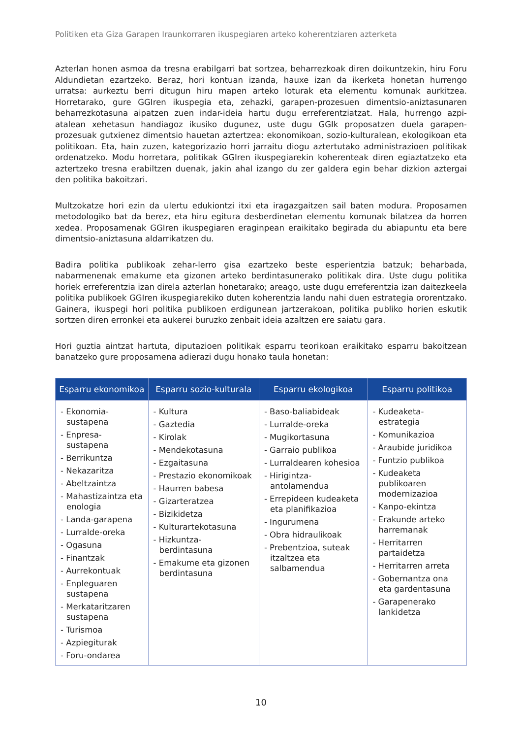Politiken eta Giza Garapen Iraunkorraren ikuspegiaren arteko koherentziaren azterketa
Azterlan honen asmoa da tresna erabilgarri bat sortzea, beharrezkoak diren doikuntzekin, hiru Foru Aldundietan ezartzeko. Beraz, hori kontuan izanda, hauxe izan da ikerketa honetan hurrengo urratsa: aurkeztu berri ditugun hiru mapen arteko loturak eta elementu komunak aurkitzea. Horretarako, gure GGIren ikuspegia eta, zehazki, garapen-prozesuen dimentsio-aniztasunaren beharrezkotasuna aipatzen zuen indar-ideia hartu dugu erreferentziatzat. Hala, hurrengo azpi-atalean xehetasun handiagoz ikusiko dugunez, uste dugu GGIk proposatzen duela garapen-prozesuak gutxienez dimentsio hauetan aztertzea: ekonomikoan, sozio-kulturalean, ekologikoan eta politikoan. Eta, hain zuzen, kategorizazio horri jarraitu diogu aztertutako administrazioen politikak ordenatzeko. Modu horretara, politikak GGIren ikuspegiarekin koherenteak diren egiaztatzeko eta aztertzeko tresna erabiltzen duenak, jakin ahal izango du zer galdera egin behar dizkion aztergai den politika bakoitzari.
Multzokatze hori ezin da ulertu edukiontzi itxi eta iragazgaitzen sail baten modura. Proposamen metodologiko bat da berez, eta hiru egitura desberdinetan elementu komunak bilatzea da horren xedea. Proposamenak GGIren ikuspegiaren eraginpean eraikitako begirada du abiapuntu eta bere dimentsio-aniztasuna aldarrikatzen du.
Badira politika publikoak zehar-lerro gisa ezartzeko beste esperientzia batzuk; beharbada, nabarmenenak emakume eta gizonen arteko berdintasunerako politikak dira. Uste dugu politika horiek erreferentzia izan direla azterlan honetarako; areago, uste dugu erreferentzia izan daitezkeela politika publikoek GGIren ikuspegiarekiko duten koherentzia landu nahi duen estrategia ororentzako. Gainera, ikuspegi hori politika publikoen erdigunean jartzerakoan, politika publiko horien eskutik sortzen diren erronkei eta aukerei buruzko zenbait ideia azaltzen ere saiatu gara.
Hori guztia aintzat hartuta, diputazioen politikak esparru teorikoan eraikitako esparru bakoitzean banatzeko gure proposamena adierazi dugu honako taula honetan:
| Esparru ekonomikoa | Esparru sozio-kulturala | Esparru ekologikoa | Esparru politikoa |
| --- | --- | --- | --- |
| - Ekonomia-sustapena - Enpresa-sustapena - Berrikuntza - Nekazaritza - Abeltzaintza - Mahastizaintza eta enologia - Landa-garapena - Lurralde-oreka - Ogasuna - Finantzak - Aurrekontuak - Enpleguaren sustapena - Merkataritzaren sustapena - Turismoa - Azpiegiturak - Foru-ondarea | - Kultura - Gaztedia - Kirolak - Mendekotasuna - Ezgaitasuna - Prestazio ekonomikoak - Haurren babesa - Gizarteratzea - Bizikidetza - Kulturartekotasuna - Hizkuntza-berdintasuna - Emakume eta gizonen berdintasuna | - Baso-baliabideak - Lurralde-oreka - Mugikortasuna - Garraio publikoa - Lurraldearen kohesioa - Hirigintza-antolamendua - Errepideen kudeaketa eta planifikazioa - Ingurumena - Obra hidraulikoak - Prebentzioa, suteak itzaltzea eta salbamendua | - Kudeaketa-estrategia - Komunikazioa - Araubide juridikoa - Funtzio publikoa - Kudeaketa publikoaren modernizazioa - Kanpo-ekintza - Erakunde arteko harremanak - Herritarren partaidetza - Herritarren arreta - Gobernantza ona eta gardentasuna - Garapenerako lankidetza |
10